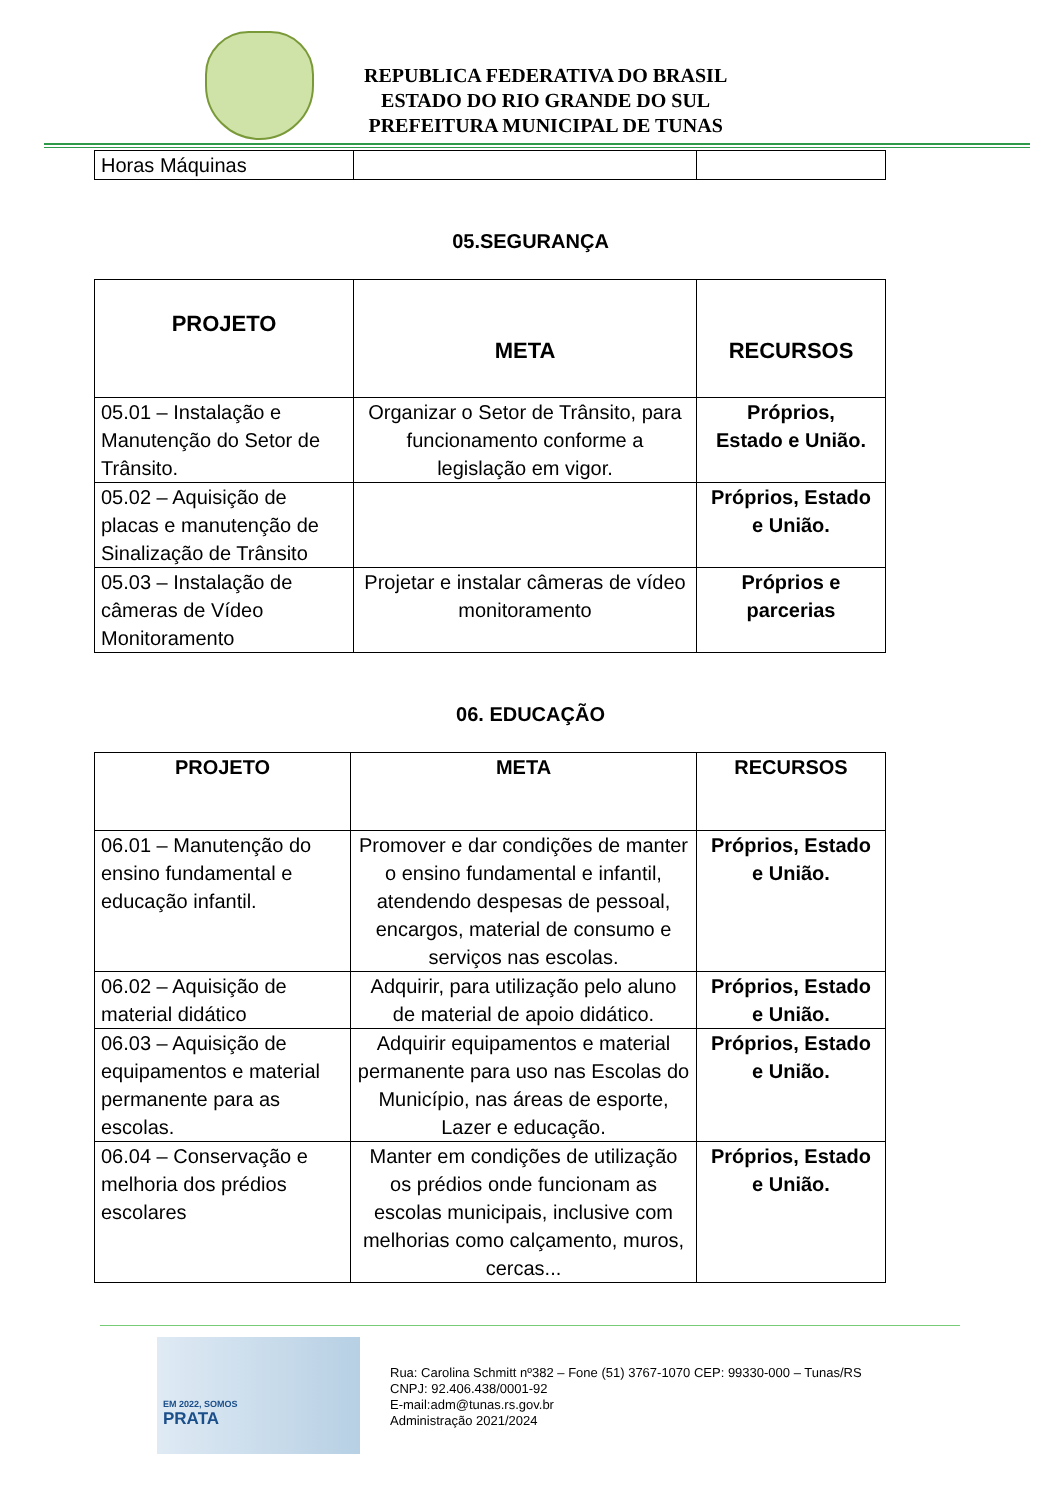REPUBLICA FEDERATIVA DO BRASIL
ESTADO DO RIO GRANDE DO SUL
PREFEITURA MUNICIPAL DE TUNAS
| Horas Máquinas | | |
05.SEGURANÇA
| PROJETO | META | RECURSOS |
| --- | --- | --- |
| 05.01 – Instalação e Manutenção do Setor de Trânsito. | Organizar o Setor de Trânsito, para funcionamento conforme a legislação em vigor. | Próprios, Estado e União. |
| 05.02 – Aquisição de placas e manutenção de Sinalização de Trânsito | | Próprios, Estado e União. |
| 05.03 – Instalação de câmeras de Vídeo Monitoramento | Projetar e instalar câmeras de vídeo monitoramento | Próprios e parcerias |
06. EDUCAÇÃO
| PROJETO | META | RECURSOS |
| --- | --- | --- |
| 06.01 – Manutenção do ensino fundamental e educação infantil. | Promover e dar condições de manter o ensino fundamental e infantil, atendendo despesas de pessoal, encargos, material de consumo e serviços nas escolas. | Próprios, Estado e União. |
| 06.02 – Aquisição de material didático | Adquirir, para utilização pelo aluno de material de apoio didático. | Próprios, Estado e União. |
| 06.03 – Aquisição de equipamentos e material permanente para as escolas. | Adquirir equipamentos e material permanente para uso nas Escolas do Município, nas áreas de esporte, Lazer e educação. | Próprios, Estado e União. |
| 06.04 – Conservação e melhoria dos prédios escolares | Manter em condições de utilização os prédios onde funcionam as escolas municipais, inclusive com melhorias como calçamento, muros, cercas... | Próprios, Estado e União. |
EM 2022, SOMOS
PRATA
Rua: Carolina Schmitt nº382 – Fone (51) 3767-1070 CEP: 99330-000 – Tunas/RS
CNPJ: 92.406.438/0001-92
E-mail:adm@tunas.rs.gov.br
Administração 2021/2024